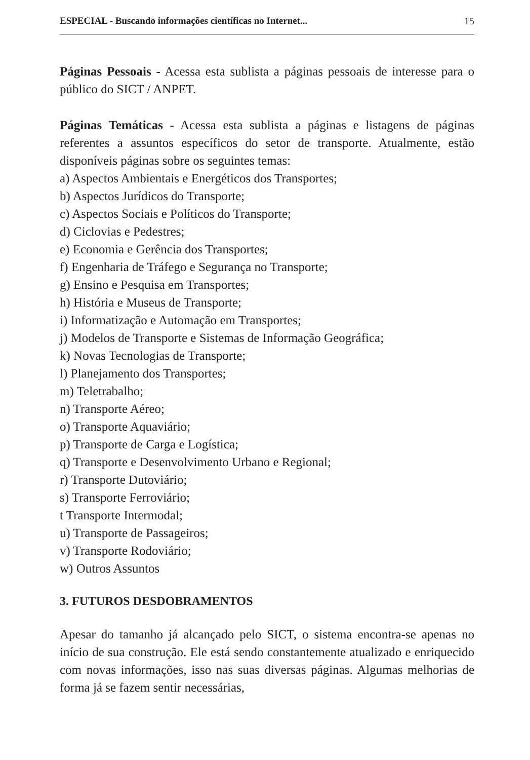ESPECIAL - Buscando informações científicas no Internet... 15
Páginas Pessoais - Acessa esta sublista a páginas pessoais de interesse para o público do SICT / ANPET.
Páginas Temáticas - Acessa esta sublista a páginas e listagens de páginas referentes a assuntos específicos do setor de transporte. Atualmente, estão disponíveis páginas sobre os seguintes temas:
a) Aspectos Ambientais e Energéticos dos Transportes;
b) Aspectos Jurídicos do Transporte;
c) Aspectos Sociais e Políticos do Transporte;
d) Ciclovias e Pedestres;
e) Economia e Gerência dos Transportes;
f) Engenharia de Tráfego e Segurança no Transporte;
g) Ensino e Pesquisa em Transportes;
h) História e Museus de Transporte;
i) Informatização e Automação em Transportes;
j) Modelos de Transporte e Sistemas de Informação Geográfica;
k) Novas Tecnologias de Transporte;
l) Planejamento dos Transportes;
m) Teletrabalho;
n) Transporte Aéreo;
o) Transporte Aquaviário;
p) Transporte de Carga e Logística;
q) Transporte e Desenvolvimento Urbano e Regional;
r) Transporte Dutoviário;
s) Transporte Ferroviário;
t Transporte Intermodal;
u) Transporte de Passageiros;
v) Transporte Rodoviário;
w) Outros Assuntos
3. FUTUROS DESDOBRAMENTOS
Apesar do tamanho já alcançado pelo SICT, o sistema encontra-se apenas no início de sua construção. Ele está sendo constantemente atualizado e enriquecido com novas informações, isso nas suas diversas páginas. Algumas melhorias de forma já se fazem sentir necessárias,